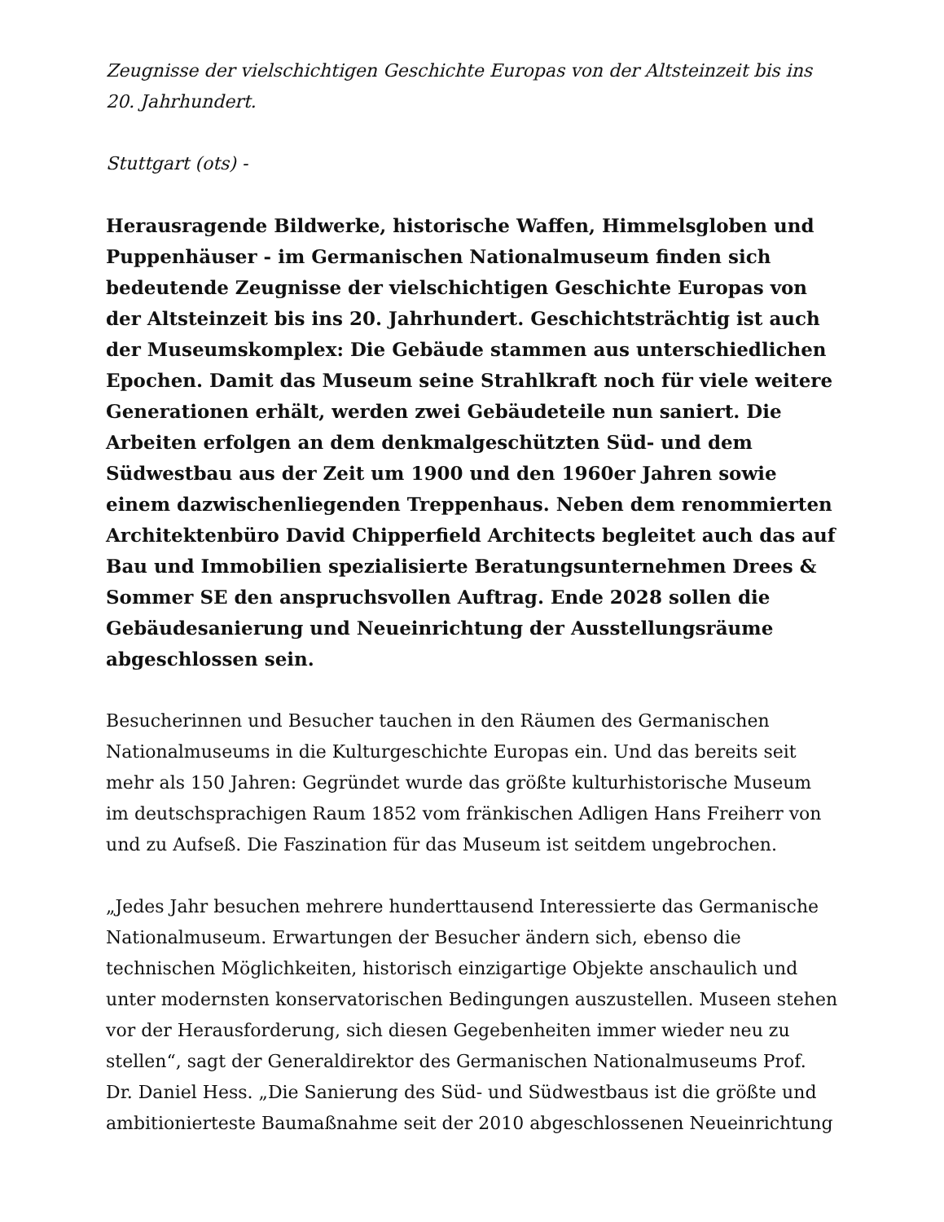Zeugnisse der vielschichtigen Geschichte Europas von der Altsteinzeit bis ins 20. Jahrhundert.
Stuttgart (ots) -
Herausragende Bildwerke, historische Waffen, Himmelsgloben und Puppenhäuser - im Germanischen Nationalmuseum finden sich bedeutende Zeugnisse der vielschichtigen Geschichte Europas von der Altsteinzeit bis ins 20. Jahrhundert. Geschichtsträchtig ist auch der Museumskomplex: Die Gebäude stammen aus unterschiedlichen Epochen. Damit das Museum seine Strahlkraft noch für viele weitere Generationen erhält, werden zwei Gebäudeteile nun saniert. Die Arbeiten erfolgen an dem denkmalgeschützten Süd- und dem Südwestbau aus der Zeit um 1900 und den 1960er Jahren sowie einem dazwischenliegenden Treppenhaus. Neben dem renommierten Architektenbüro David Chipperfield Architects begleitet auch das auf Bau und Immobilien spezialisierte Beratungsunternehmen Drees & Sommer SE den anspruchsvollen Auftrag. Ende 2028 sollen die Gebäudesanierung und Neueinrichtung der Ausstellungsräume abgeschlossen sein.
Besucherinnen und Besucher tauchen in den Räumen des Germanischen Nationalmuseums in die Kulturgeschichte Europas ein. Und das bereits seit mehr als 150 Jahren: Gegründet wurde das größte kulturhistorische Museum im deutschsprachigen Raum 1852 vom fränkischen Adligen Hans Freiherr von und zu Aufseß. Die Faszination für das Museum ist seitdem ungebrochen.
„Jedes Jahr besuchen mehrere hunderttausend Interessierte das Germanische Nationalmuseum. Erwartungen der Besucher ändern sich, ebenso die technischen Möglichkeiten, historisch einzigartige Objekte anschaulich und unter modernsten konservatorischen Bedingungen auszustellen. Museen stehen vor der Herausforderung, sich diesen Gegebenheiten immer wieder neu zu stellen“, sagt der Generaldirektor des Germanischen Nationalmuseums Prof. Dr. Daniel Hess. „Die Sanierung des Süd- und Südwestbaus ist die größte und ambitionierteste Baumaßnahme seit der 2010 abgeschlossenen Neueinrichtung